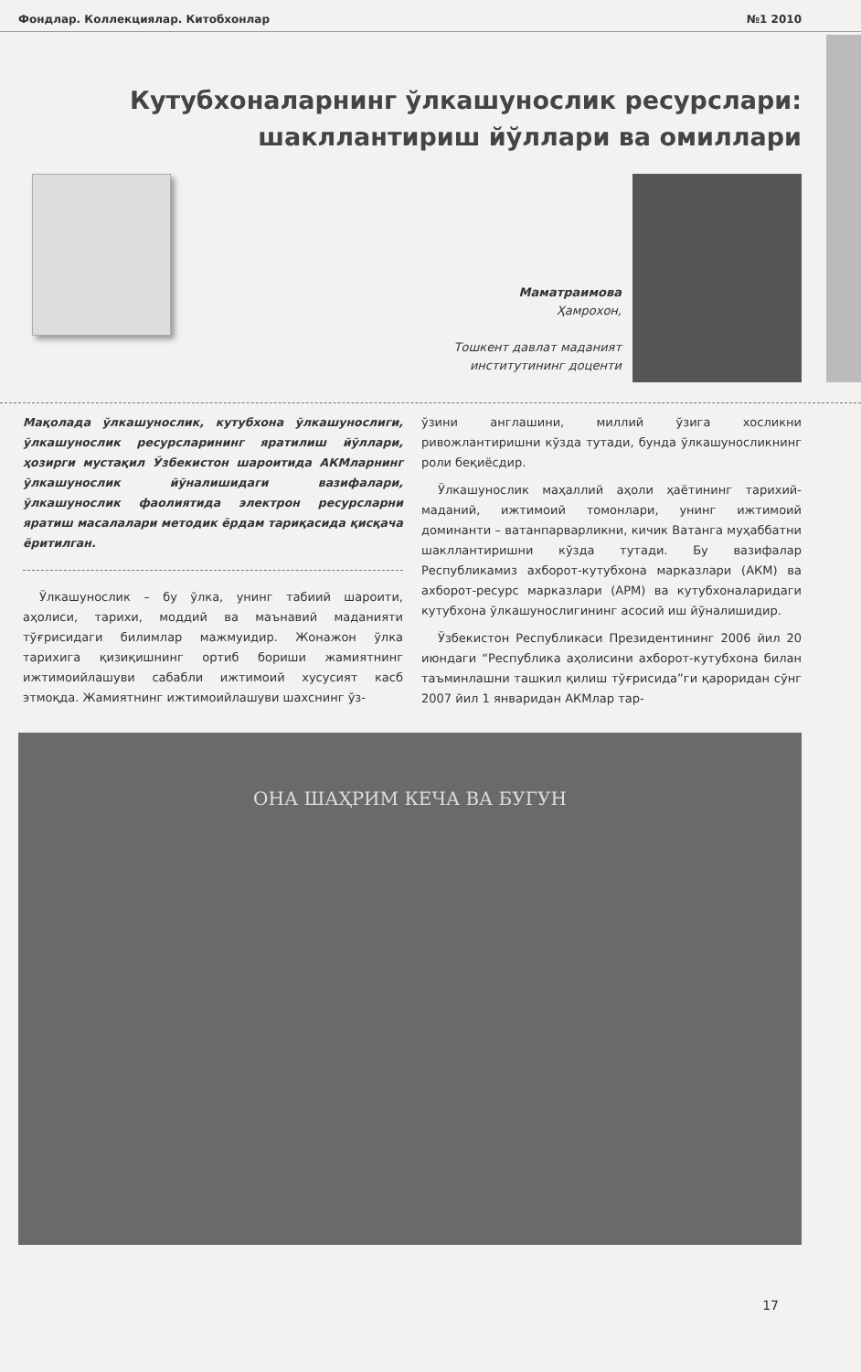Фондлар. Коллекциялар. Китобхонлар №1 2010
Кутубхоналарнинг ўлкашунослик ресурслари: шакллантириш йўллари ва омиллари
Маматраимова
Ҳамрохон,
Тошкент давлат маданият
институтининг доценти
Мақолада ўлкашунослик, кутубхона ўлкашунослиги, ўлкашунослик ресурсларининг яратилиш йўллари, ҳозирги мустақил Ўзбекистон шароитида АКМларнинг ўлкашунослик йўналишидаги вазифалари, ўлкашунослик фаолиятида электрон ресурсларни яратиш масалалари методик ёрдам тариқасида қисқача ёритилган.
Ўлкашунослик – бу ўлка, унинг табиий шароити, аҳолиси, тарихи, моддий ва маънавий маданияти тўғрисидаги билимлар мажмуидир. Жонажон ўлка тарихига қизиқишнинг ортиб бориши жамиятнинг ижтимоийлашуви сабабли ижтимоий хусусият касб этмоқда. Жамиятнинг ижтимоийлашуви шахснинг ўз-
ўзини англашини, миллий ўзига хосликни ривожлантиришни кўзда тутади, бунда ўлкашуносликнинг роли беқиёсдир.
Ўлкашунослик маҳаллий аҳоли ҳаётининг тарихий-маданий, ижтимоий томонлари, унинг ижтимоий доминанти – ватанпарварликни, кичик Ватанга муҳаббатни шакллантиришни кўзда тутади. Бу вазифалар Республикамиз ахборот-кутубхона марказлари (АКМ) ва ахборот-ресурс марказлари (АРМ) ва кутубхоналаридаги кутубхона ўлкашунослигининг асосий иш йўналишидир.
Ўзбекистон Республикаси Президентининг 2006 йил 20 июндаги “Республика аҳолисини ахборот-кутубхона билан таъминлашни ташкил қилиш тўғрисида”ги қароридан сўнг 2007 йил 1 январидан АКМлар тар-
ОНА ШАҲРИМ КЕЧА ВА БУГУН
17